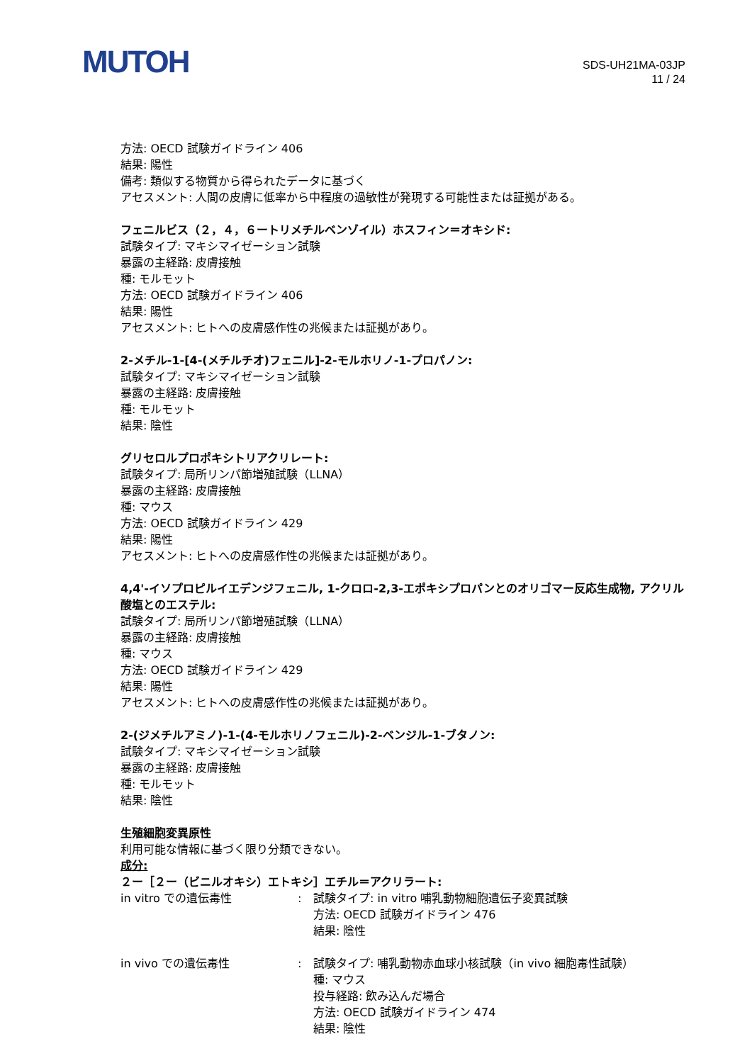MUTOH
SDS-UH21MA-03JP
11 / 24
方法: OECD 試験ガイドライン 406
結果: 陽性
備考: 類似する物質から得られたデータに基づく
アセスメント: 人間の皮膚に低率から中程度の過敏性が発現する可能性または証拠がある。
フェニルビス（２，４，６ートリメチルベンゾイル）ホスフィン＝オキシド:
試験タイプ: マキシマイゼーション試験
暴露の主経路: 皮膚接触
種: モルモット
方法: OECD 試験ガイドライン 406
結果: 陽性
アセスメント: ヒトへの皮膚感作性の兆候または証拠があり。
2-メチル-1-[4-(メチルチオ)フェニル]-2-モルホリノ-1-プロパノン:
試験タイプ: マキシマイゼーション試験
暴露の主経路: 皮膚接触
種: モルモット
結果: 陰性
グリセロルプロポキシトリアクリレート:
試験タイプ: 局所リンパ節増殖試験（LLNA）
暴露の主経路: 皮膚接触
種: マウス
方法: OECD 試験ガイドライン 429
結果: 陽性
アセスメント: ヒトへの皮膚感作性の兆候または証拠があり。
4,4'-イソプロピルイエデンジフェニル, 1-クロロ-2,3-エポキシプロパンとのオリゴマー反応生成物, アクリル酸塩とのエステル:
試験タイプ: 局所リンパ節増殖試験（LLNA）
暴露の主経路: 皮膚接触
種: マウス
方法: OECD 試験ガイドライン 429
結果: 陽性
アセスメント: ヒトへの皮膚感作性の兆候または証拠があり。
2-(ジメチルアミノ)-1-(4-モルホリノフェニル)-2-ベンジル-1-ブタノン:
試験タイプ: マキシマイゼーション試験
暴露の主経路: 皮膚接触
種: モルモット
結果: 陰性
生殖細胞変異原性
利用可能な情報に基づく限り分類できない。
成分:
２ー［２ー（ビニルオキシ）エトキシ］エチル＝アクリラート:
in vitro での遺伝毒性 : 試験タイプ: in vitro 哺乳動物細胞遺伝子変異試験
方法: OECD 試験ガイドライン 476
結果: 陰性
in vivo での遺伝毒性 : 試験タイプ: 哺乳動物赤血球小核試験（in vivo 細胞毒性試験）
種: マウス
投与経路: 飲み込んだ場合
方法: OECD 試験ガイドライン 474
結果: 陰性